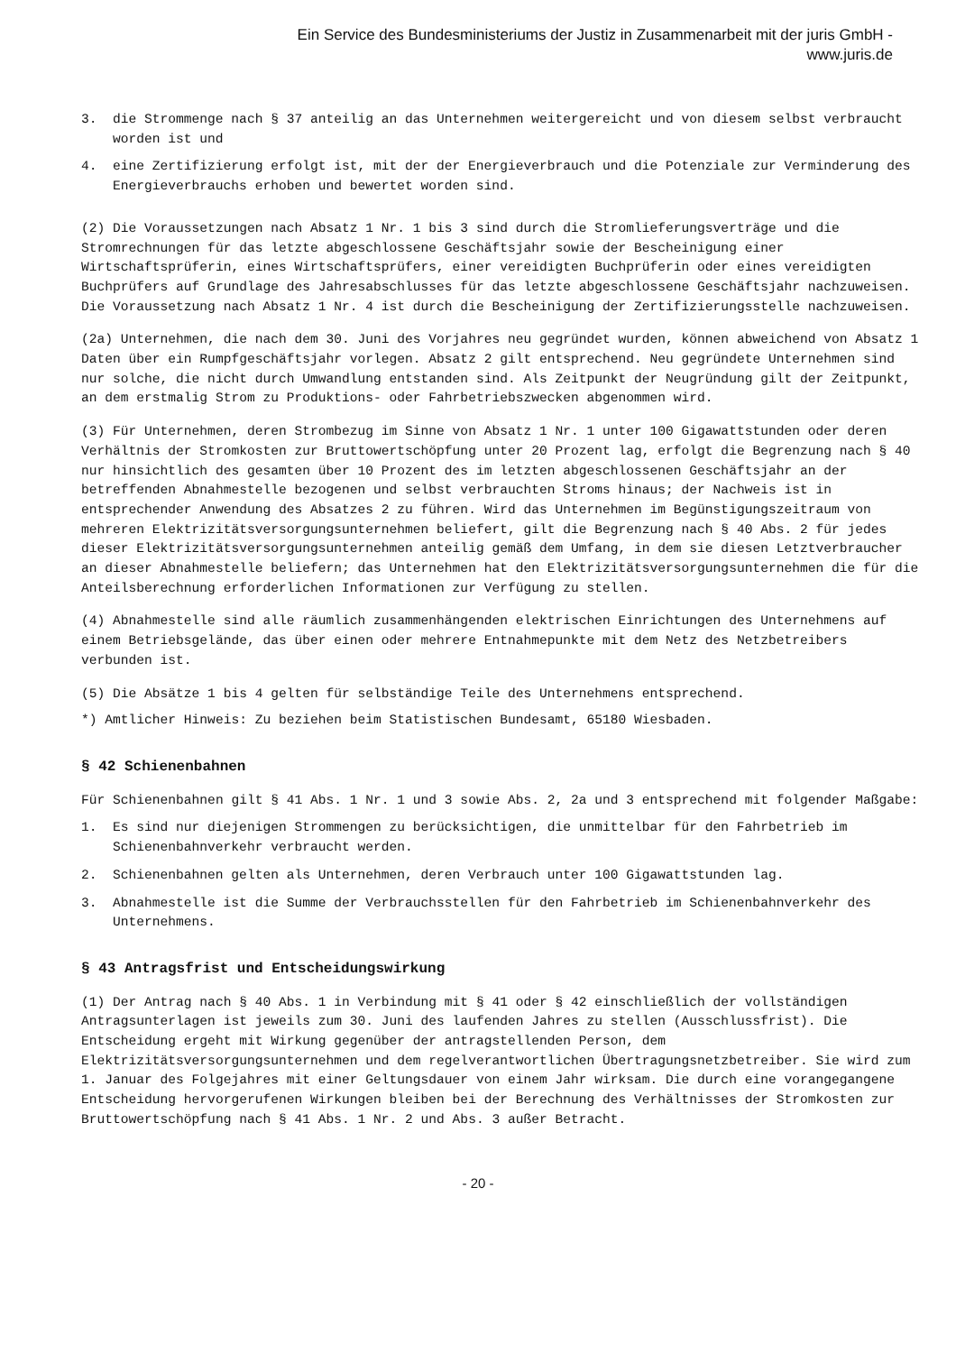Ein Service des Bundesministeriums der Justiz in Zusammenarbeit mit der juris GmbH -
www.juris.de
3. die Strommenge nach § 37 anteilig an das Unternehmen weitergereicht und von diesem selbst verbraucht worden ist und
4. eine Zertifizierung erfolgt ist, mit der der Energieverbrauch und die Potenziale zur Verminderung des Energieverbrauchs erhoben und bewertet worden sind.
(2) Die Voraussetzungen nach Absatz 1 Nr. 1 bis 3 sind durch die Stromlieferungsverträge und die Stromrechnungen für das letzte abgeschlossene Geschäftsjahr sowie der Bescheinigung einer Wirtschaftsprüferin, eines Wirtschaftsprüfers, einer vereidigten Buchprüferin oder eines vereidigten Buchprüfers auf Grundlage des Jahresabschlusses für das letzte abgeschlossene Geschäftsjahr nachzuweisen. Die Voraussetzung nach Absatz 1 Nr. 4 ist durch die Bescheinigung der Zertifizierungsstelle nachzuweisen.
(2a) Unternehmen, die nach dem 30. Juni des Vorjahres neu gegründet wurden, können abweichend von Absatz 1 Daten über ein Rumpfgeschäftsjahr vorlegen. Absatz 2 gilt entsprechend. Neu gegründete Unternehmen sind nur solche, die nicht durch Umwandlung entstanden sind. Als Zeitpunkt der Neugründung gilt der Zeitpunkt, an dem erstmalig Strom zu Produktions- oder Fahrbetriebszwecken abgenommen wird.
(3) Für Unternehmen, deren Strombezug im Sinne von Absatz 1 Nr. 1 unter 100 Gigawattstunden oder deren Verhältnis der Stromkosten zur Bruttowertschöpfung unter 20 Prozent lag, erfolgt die Begrenzung nach § 40 nur hinsichtlich des gesamten über 10 Prozent des im letzten abgeschlossenen Geschäftsjahr an der betreffenden Abnahmestelle bezogenen und selbst verbrauchten Stroms hinaus; der Nachweis ist in entsprechender Anwendung des Absatzes 2 zu führen. Wird das Unternehmen im Begünstigungszeitraum von mehreren Elektrizitätsversorgungsunternehmen beliefert, gilt die Begrenzung nach § 40 Abs. 2 für jedes dieser Elektrizitätsversorgungsunternehmen anteilig gemäß dem Umfang, in dem sie diesen Letztverbraucher an dieser Abnahmestelle beliefern; das Unternehmen hat den Elektrizitätsversorgungsunternehmen die für die Anteilsberechnung erforderlichen Informationen zur Verfügung zu stellen.
(4) Abnahmestelle sind alle räumlich zusammenhängenden elektrischen Einrichtungen des Unternehmens auf einem Betriebsgelände, das über einen oder mehrere Entnahmepunkte mit dem Netz des Netzbetreibers verbunden ist.
(5) Die Absätze 1 bis 4 gelten für selbständige Teile des Unternehmens entsprechend.
*) Amtlicher Hinweis: Zu beziehen beim Statistischen Bundesamt, 65180 Wiesbaden.
§ 42 Schienenbahnen
Für Schienenbahnen gilt § 41 Abs. 1 Nr. 1 und 3 sowie Abs. 2, 2a und 3 entsprechend mit folgender Maßgabe:
1. Es sind nur diejenigen Strommengen zu berücksichtigen, die unmittelbar für den Fahrbetrieb im Schienenbahnverkehr verbraucht werden.
2. Schienenbahnen gelten als Unternehmen, deren Verbrauch unter 100 Gigawattstunden lag.
3. Abnahmestelle ist die Summe der Verbrauchsstellen für den Fahrbetrieb im Schienenbahnverkehr des Unternehmens.
§ 43 Antragsfrist und Entscheidungswirkung
(1) Der Antrag nach § 40 Abs. 1 in Verbindung mit § 41 oder § 42 einschließlich der vollständigen Antragsunterlagen ist jeweils zum 30. Juni des laufenden Jahres zu stellen (Ausschlussfrist). Die Entscheidung ergeht mit Wirkung gegenüber der antragstellenden Person, dem Elektrizitätsversorgungsunternehmen und dem regelverantwortlichen Übertragungsnetzbetreiber. Sie wird zum 1. Januar des Folgejahres mit einer Geltungsdauer von einem Jahr wirksam. Die durch eine vorangegangene Entscheidung hervorgerufenen Wirkungen bleiben bei der Berechnung des Verhältnisses der Stromkosten zur Bruttowertschöpfung nach § 41 Abs. 1 Nr. 2 und Abs. 3 außer Betracht.
- 20 -